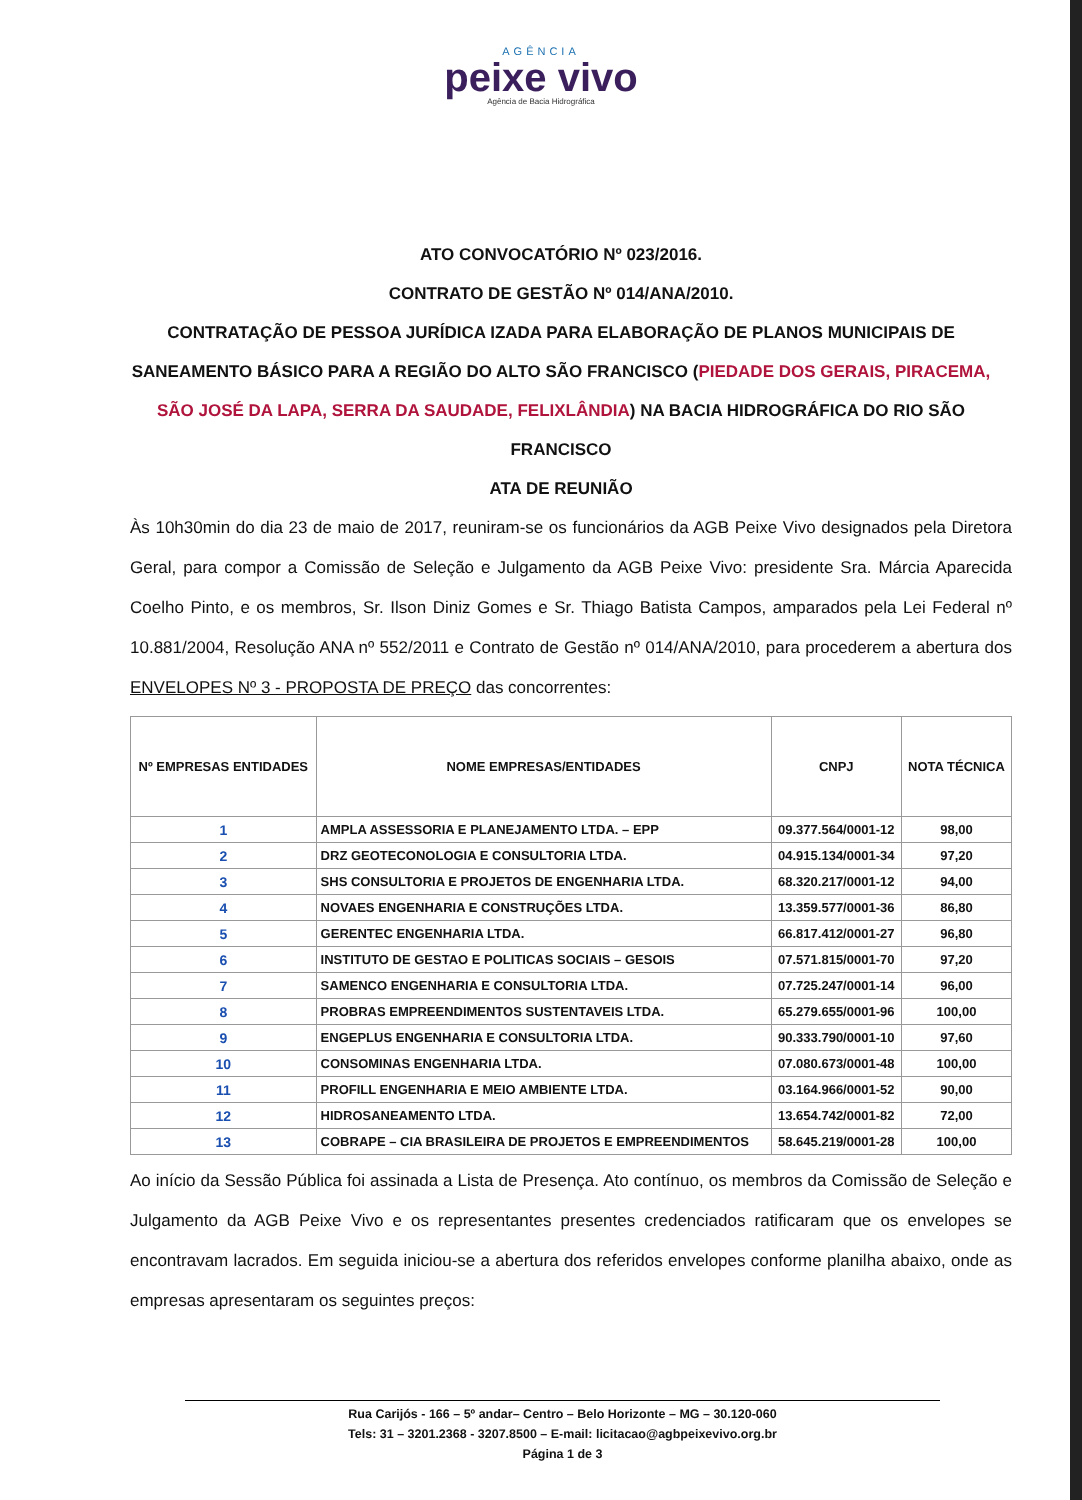AGÊNCIA
peixe vivo
Agência de Bacia Hidrográfica
ATO CONVOCATÓRIO Nº 023/2016.
CONTRATO DE GESTÃO Nº 014/ANA/2010.
CONTRATAÇÃO DE PESSOA JURÍDICA IZADA PARA ELABORAÇÃO DE PLANOS MUNICIPAIS DE SANEAMENTO BÁSICO PARA A REGIÃO DO ALTO SÃO FRANCISCO (PIEDADE DOS GERAIS, PIRACEMA, SÃO JOSÉ DA LAPA, SERRA DA SAUDADE, FELIXLÂNDIA) NA BACIA HIDROGRÁFICA DO RIO SÃO FRANCISCO
ATA DE REUNIÃO
Às 10h30min do dia 23 de maio de 2017, reuniram-se os funcionários da AGB Peixe Vivo designados pela Diretora Geral, para compor a Comissão de Seleção e Julgamento da AGB Peixe Vivo: presidente Sra. Márcia Aparecida Coelho Pinto, e os membros, Sr. Ilson Diniz Gomes e Sr. Thiago Batista Campos, amparados pela Lei Federal nº 10.881/2004, Resolução ANA nº 552/2011 e Contrato de Gestão nº 014/ANA/2010, para procederem a abertura dos ENVELOPES Nº 3 - PROPOSTA DE PREÇO das concorrentes:
| Nº EMPRESAS ENTIDADES | NOME EMPRESAS/ENTIDADES | CNPJ | NOTA TÉCNICA |
| --- | --- | --- | --- |
| 1 | AMPLA ASSESSORIA E PLANEJAMENTO LTDA. – EPP | 09.377.564/0001-12 | 98,00 |
| 2 | DRZ GEOTECONOLOGIA E CONSULTORIA LTDA. | 04.915.134/0001-34 | 97,20 |
| 3 | SHS CONSULTORIA E PROJETOS DE ENGENHARIA LTDA. | 68.320.217/0001-12 | 94,00 |
| 4 | NOVAES ENGENHARIA E CONSTRUÇÕES LTDA. | 13.359.577/0001-36 | 86,80 |
| 5 | GERENTEC ENGENHARIA LTDA. | 66.817.412/0001-27 | 96,80 |
| 6 | INSTITUTO DE GESTAO E POLITICAS SOCIAIS – GESOIS | 07.571.815/0001-70 | 97,20 |
| 7 | SAMENCO ENGENHARIA E CONSULTORIA LTDA. | 07.725.247/0001-14 | 96,00 |
| 8 | PROBRAS EMPREENDIMENTOS SUSTENTAVEIS LTDA. | 65.279.655/0001-96 | 100,00 |
| 9 | ENGEPLUS ENGENHARIA E CONSULTORIA LTDA. | 90.333.790/0001-10 | 97,60 |
| 10 | CONSOMINAS ENGENHARIA LTDA. | 07.080.673/0001-48 | 100,00 |
| 11 | PROFILL ENGENHARIA E MEIO AMBIENTE LTDA. | 03.164.966/0001-52 | 90,00 |
| 12 | HIDROSANEAMENTO LTDA. | 13.654.742/0001-82 | 72,00 |
| 13 | COBRAPE – CIA BRASILEIRA DE PROJETOS E EMPREENDIMENTOS | 58.645.219/0001-28 | 100,00 |
Ao início da Sessão Pública foi assinada a Lista de Presença. Ato contínuo, os membros da Comissão de Seleção e Julgamento da AGB Peixe Vivo e os representantes presentes credenciados ratificaram que os envelopes se encontravam lacrados. Em seguida iniciou-se a abertura dos referidos envelopes conforme planilha abaixo, onde as empresas apresentaram os seguintes preços:
Rua Carijós - 166 – 5º andar– Centro – Belo Horizonte – MG – 30.120-060
Tels: 31 – 3201.2368 - 3207.8500 – E-mail: licitacao@agbpeixevivo.org.br
Página 1 de 3